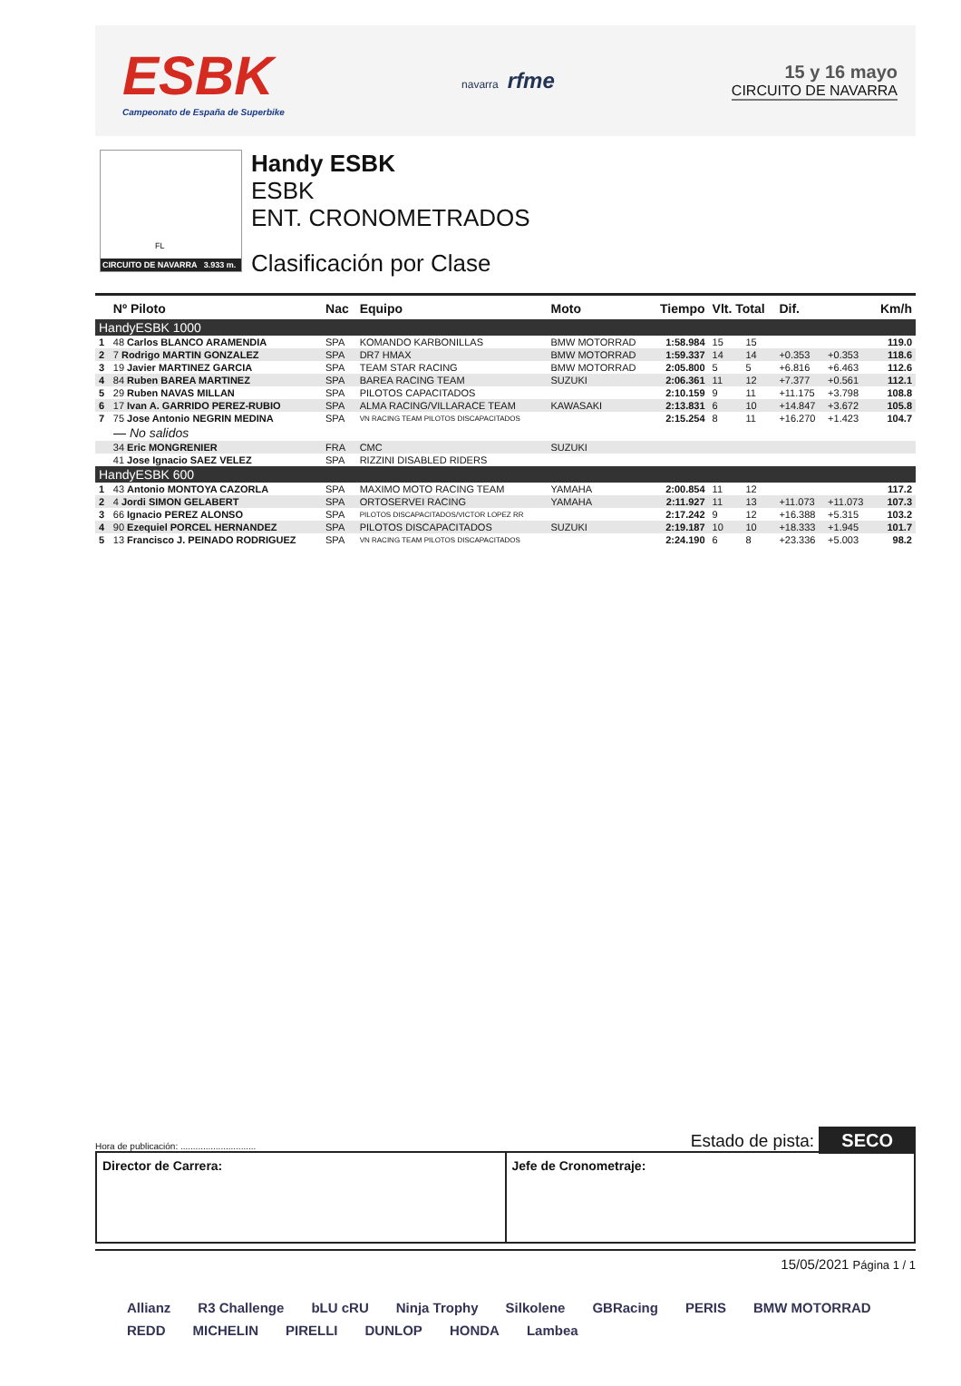ESBK
Campeonato de España de Superbike
navarra rfme
15 y 16 mayo
CIRCUITO DE NAVARRA
FL
CIRCUITO DE NAVARRA 3.933 m.
Handy ESBK
ESBK
ENT. CRONOMETRADOS
Clasificación por Clase
| | Nº Piloto | Nac | Equipo | Moto | Tiempo | Vlt. Total | | Dif. | | Km/h |
| --- | --- | --- | --- | --- | --- | --- | --- | --- | --- | --- |
| HandyESBK 1000 | | | | | | | | | | |
| 1 | 48 Carlos BLANCO ARAMENDIA | SPA | KOMANDO KARBONILLAS | BMW MOTORRAD | 1:58.984 | 15 | 15 | | | 119.0 |
| 2 | 7 Rodrigo MARTIN GONZALEZ | SPA | DR7 HMAX | BMW MOTORRAD | 1:59.337 | 14 | 14 | +0.353 | +0.353 | 118.6 |
| 3 | 19 Javier MARTINEZ GARCIA | SPA | TEAM STAR RACING | BMW MOTORRAD | 2:05.800 | 5 | 5 | +6.816 | +6.463 | 112.6 |
| 4 | 84 Ruben BAREA MARTINEZ | SPA | BAREA RACING TEAM | SUZUKI | 2:06.361 | 11 | 12 | +7.377 | +0.561 | 112.1 |
| 5 | 29 Ruben NAVAS MILLAN | SPA | PILOTOS CAPACITADOS | | 2:10.159 | 9 | 11 | +11.175 | +3.798 | 108.8 |
| 6 | 17 Ivan A. GARRIDO PEREZ-RUBIO | SPA | ALMA RACING/VILLARACE TEAM | KAWASAKI | 2:13.831 | 6 | 10 | +14.847 | +3.672 | 105.8 |
| 7 | 75 Jose Antonio NEGRIN MEDINA | SPA | VN RACING TEAM PILOTOS DISCAPACITADOS | | 2:15.254 | 8 | 11 | +16.270 | +1.423 | 104.7 |
| — No salidos | | | | | | | | | | |
| | 34 Eric MONGRENIER | FRA | CMC | SUZUKI | | | | | | |
| | 41 Jose Ignacio SAEZ VELEZ | SPA | RIZZINI DISABLED RIDERS | | | | | | | |
| HandyESBK 600 | | | | | | | | | | |
| 1 | 43 Antonio MONTOYA CAZORLA | SPA | MAXIMO MOTO RACING TEAM | YAMAHA | 2:00.854 | 11 | 12 | | | 117.2 |
| 2 | 4 Jordi SIMON GELABERT | SPA | ORTOSERVEI RACING | YAMAHA | 2:11.927 | 11 | 13 | +11.073 | +11.073 | 107.3 |
| 3 | 66 Ignacio PEREZ ALONSO | SPA | PILOTOS DISCAPACITADOS/VICTOR LOPEZ RR | | 2:17.242 | 9 | 12 | +16.388 | +5.315 | 103.2 |
| 4 | 90 Ezequiel PORCEL HERNANDEZ | SPA | PILOTOS DISCAPACITADOS | SUZUKI | 2:19.187 | 10 | 10 | +18.333 | +1.945 | 101.7 |
| 5 | 13 Francisco J. PEINADO RODRIGUEZ | SPA | VN RACING TEAM PILOTOS DISCAPACITADOS | | 2:24.190 | 6 | 8 | +23.336 | +5.003 | 98.2 |
Hora de publicación: .............................. Estado de pista: SECO
Director de Carrera: Jefe de Cronometraje:
15/05/2021 Página 1 / 1
Allianz R3 Challenge bLU cRU Ninja Trophy Silkolene GBRacing PERIS BMW MOTORRAD REDD MICHELIN PIRELLI DUNLOP HONDA Lambea